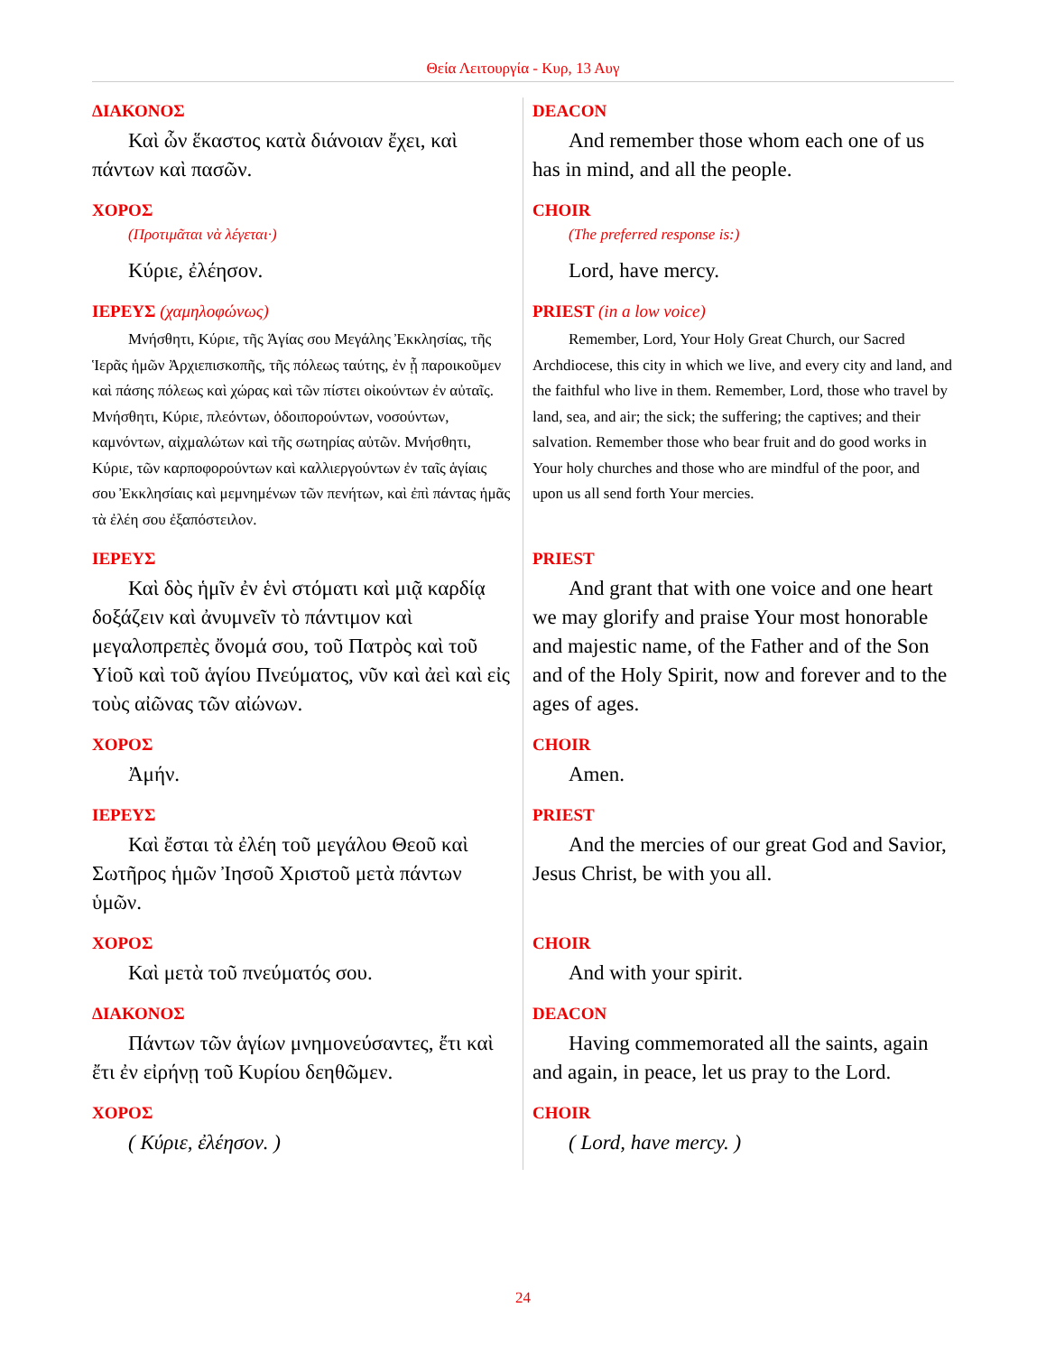Θεία Λειτουργία - Κυρ, 13 Αυγ
| ΔΙΑΚΟΝΟΣ Καὶ ὧν ἕκαστος κατὰ διάνοιαν ἔχει, καὶ πάντων καὶ πασῶν. | DEACON And remember those whom each one of us has in mind, and all the people. |
| ΧΟΡΟΣ (Προτιμᾶται νὰ λέγεται·) Κύριε, ἐλέησον. | CHOIR (The preferred response is:) Lord, have mercy. |
| ΙΕΡΕΥΣ (χαμηλοφώνως) Μνήσθητι, Κύριε, τῆς Ἁγίας σου Μεγάλης Ἐκκλησίας, τῆς Ἱερᾶς ἡμῶν Ἀρχιεπισκοπῆς, τῆς πόλεως ταύτης, ἐν ᾗ παροικοῦμεν καὶ πάσης πόλεως καὶ χώρας καὶ τῶν πίστει οἰκούντων ἐν αὐταῖς. Μνήσθητι, Κύριε, πλεόντων, ὁδοιπορούντων, νοσούντων, καμνόντων, αἰχμαλώτων καὶ τῆς σωτηρίας αὐτῶν. Μνήσθητι, Κύριε, τῶν καρποφορούντων καὶ καλλιεργούντων ἐν ταῖς ἁγίαις σου Ἐκκλησίαις καὶ μεμνημένων τῶν πενήτων, καὶ ἐπὶ πάντας ἡμᾶς τὰ ἐλέη σου ἐξαπόστειλον. | PRIEST (in a low voice) Remember, Lord, Your Holy Great Church, our Sacred Archdiocese, this city in which we live, and every city and land, and the faithful who live in them. Remember, Lord, those who travel by land, sea, and air; the sick; the suffering; the captives; and their salvation. Remember those who bear fruit and do good works in Your holy churches and those who are mindful of the poor, and upon us all send forth Your mercies. |
| ΙΕΡΕΥΣ Καὶ δὸς ἡμῖν ἐν ἑνὶ στόματι καὶ μιᾷ καρδίᾳ δοξάζειν καὶ ἀνυμνεῖν τὸ πάντιμον καὶ μεγαλοπρεπὲς ὄνομά σου, τοῦ Πατρὸς καὶ τοῦ Υἱοῦ καὶ τοῦ ἁγίου Πνεύματος, νῦν καὶ ἀεὶ καὶ εἰς τοὺς αἰῶνας τῶν αἰώνων. | PRIEST And grant that with one voice and one heart we may glorify and praise Your most honorable and majestic name, of the Father and of the Son and of the Holy Spirit, now and forever and to the ages of ages. |
| ΧΟΡΟΣ Ἀμήν. | CHOIR Amen. |
| ΙΕΡΕΥΣ Καὶ ἔσται τὰ ἐλέη τοῦ μεγάλου Θεοῦ καὶ Σωτῆρος ἡμῶν Ἰησοῦ Χριστοῦ μετὰ πάντων ὑμῶν. | PRIEST And the mercies of our great God and Savior, Jesus Christ, be with you all. |
| ΧΟΡΟΣ Καὶ μετὰ τοῦ πνεύματός σου. | CHOIR And with your spirit. |
| ΔΙΑΚΟΝΟΣ Πάντων τῶν ἁγίων μνημονεύσαντες, ἔτι καὶ ἔτι ἐν εἰρήνῃ τοῦ Κυρίου δεηθῶμεν. | DEACON Having commemorated all the saints, again and again, in peace, let us pray to the Lord. |
| ΧΟΡΟΣ ( Κύριε, ἐλέησον. ) | CHOIR ( Lord, have mercy. ) |
24